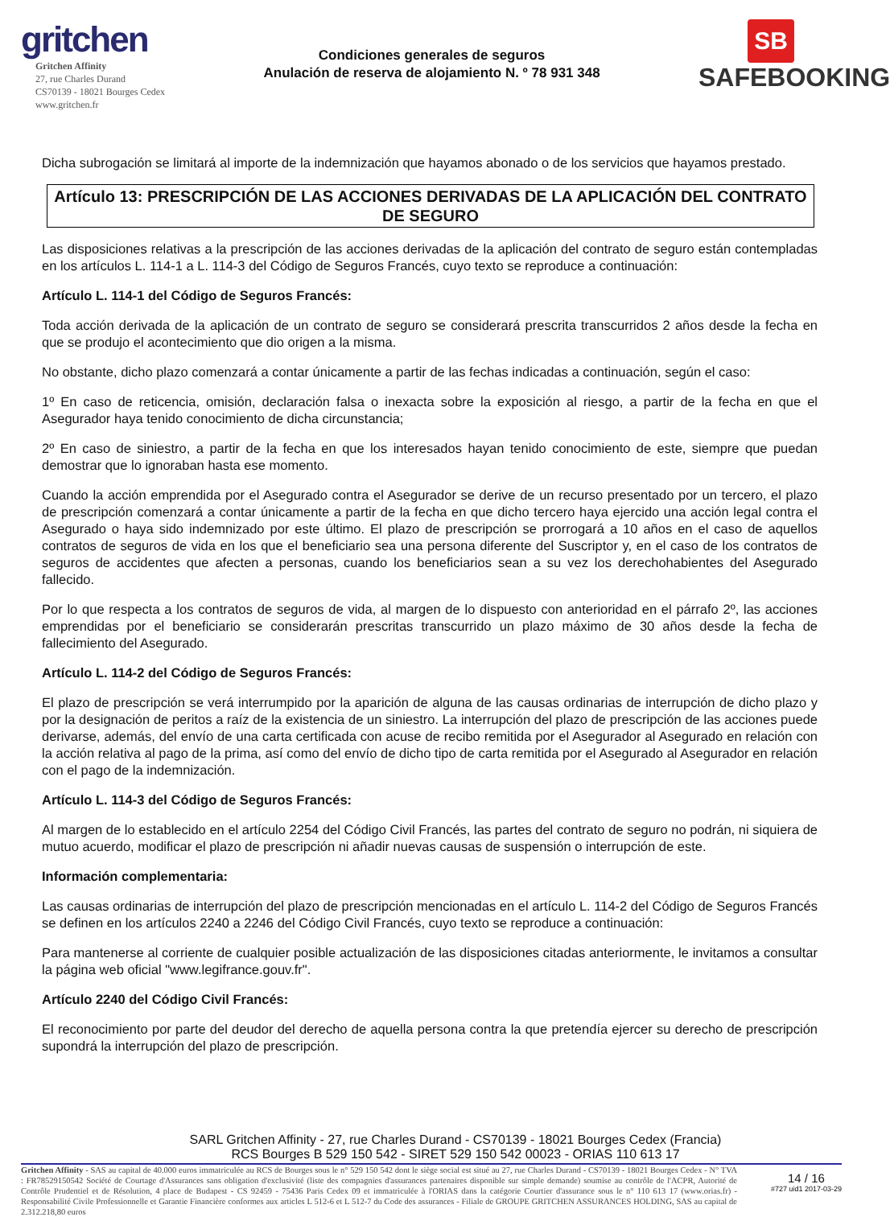gritchen
Gritchen Affinity
27, rue Charles Durand
CS70139 - 18021 Bourges Cedex
www.gritchen.fr
Condiciones generales de seguros
Anulación de reserva de alojamiento N. º 78 931 348
SB
SAFEBOOKING
Dicha subrogación se limitará al importe de la indemnización que hayamos abonado o de los servicios que hayamos prestado.
Artículo 13: PRESCRIPCIÓN DE LAS ACCIONES DERIVADAS DE LA APLICACIÓN DEL CONTRATO DE SEGURO
Las disposiciones relativas a la prescripción de las acciones derivadas de la aplicación del contrato de seguro están contempladas en los artículos L. 114-1 a L. 114-3 del Código de Seguros Francés, cuyo texto se reproduce a continuación:
Artículo L. 114-1 del Código de Seguros Francés:
Toda acción derivada de la aplicación de un contrato de seguro se considerará prescrita transcurridos 2 años desde la fecha en que se produjo el acontecimiento que dio origen a la misma.
No obstante, dicho plazo comenzará a contar únicamente a partir de las fechas indicadas a continuación, según el caso:
1º En caso de reticencia, omisión, declaración falsa o inexacta sobre la exposición al riesgo, a partir de la fecha en que el Asegurador haya tenido conocimiento de dicha circunstancia;
2º En caso de siniestro, a partir de la fecha en que los interesados hayan tenido conocimiento de este, siempre que puedan demostrar que lo ignoraban hasta ese momento.
Cuando la acción emprendida por el Asegurado contra el Asegurador se derive de un recurso presentado por un tercero, el plazo de prescripción comenzará a contar únicamente a partir de la fecha en que dicho tercero haya ejercido una acción legal contra el Asegurado o haya sido indemnizado por este último. El plazo de prescripción se prorrogará a 10 años en el caso de aquellos contratos de seguros de vida en los que el beneficiario sea una persona diferente del Suscriptor y, en el caso de los contratos de seguros de accidentes que afecten a personas, cuando los beneficiarios sean a su vez los derechohabientes del Asegurado fallecido.
Por lo que respecta a los contratos de seguros de vida, al margen de lo dispuesto con anterioridad en el párrafo 2º, las acciones emprendidas por el beneficiario se considerarán prescritas transcurrido un plazo máximo de 30 años desde la fecha de fallecimiento del Asegurado.
Artículo L. 114-2 del Código de Seguros Francés:
El plazo de prescripción se verá interrumpido por la aparición de alguna de las causas ordinarias de interrupción de dicho plazo y por la designación de peritos a raíz de la existencia de un siniestro. La interrupción del plazo de prescripción de las acciones puede derivarse, además, del envío de una carta certificada con acuse de recibo remitida por el Asegurador al Asegurado en relación con la acción relativa al pago de la prima, así como del envío de dicho tipo de carta remitida por el Asegurado al Asegurador en relación con el pago de la indemnización.
Artículo L. 114-3 del Código de Seguros Francés:
Al margen de lo establecido en el artículo 2254 del Código Civil Francés, las partes del contrato de seguro no podrán, ni siquiera de mutuo acuerdo, modificar el plazo de prescripción ni añadir nuevas causas de suspensión o interrupción de este.
Información complementaria:
Las causas ordinarias de interrupción del plazo de prescripción mencionadas en el artículo L. 114-2 del Código de Seguros Francés se definen en los artículos 2240 a 2246 del Código Civil Francés, cuyo texto se reproduce a continuación:
Para mantenerse al corriente de cualquier posible actualización de las disposiciones citadas anteriormente, le invitamos a consultar la página web oficial "www.legifrance.gouv.fr".
Artículo 2240 del Código Civil Francés:
El reconocimiento por parte del deudor del derecho de aquella persona contra la que pretendía ejercer su derecho de prescripción supondrá la interrupción del plazo de prescripción.
SARL Gritchen Affinity - 27, rue Charles Durand - CS70139 - 18021 Bourges Cedex (Francia)
RCS Bourges B 529 150 542 - SIRET 529 150 542 00023 - ORIAS 110 613 17
Gritchen Affinity - SAS au capital de 40.000 euros immatriculée au RCS de Bourges sous le n° 529 150 542 dont le siège social est situé au 27, rue Charles Durand - CS70139 - 18021 Bourges Cedex - N° TVA : FR78529150542 Société de Courtage d'Assurances sans obligation d'exclusivité (liste des compagnies d'assurances partenaires disponible sur simple demande) soumise au contrôle de l'ACPR, Autorité de Contrôle Prudentiel et de Résolution, 4 place de Budapest - CS 92459 - 75436 Paris Cedex 09 et immatriculée à l'ORIAS dans la catégorie Courtier d'assurance sous le n° 110 613 17 (www.orias.fr) - Responsabilité Civile Professionnelle et Garantie Financière conformes aux articles L 512-6 et L 512-7 du Code des assurances - Filiale de GROUPE GRITCHEN ASSURANCES HOLDING, SAS au capital de 2.312.218,80 euros
14 / 16
#727 uid1 2017-03-29